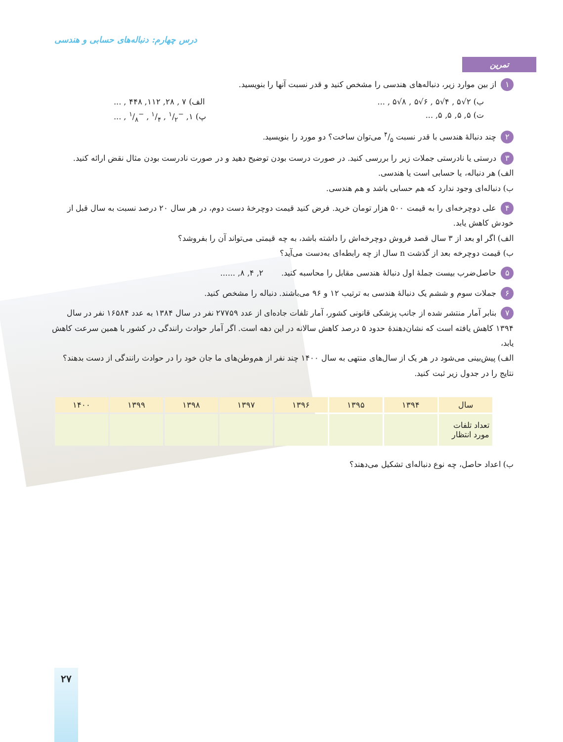درس چهارم: دنباله‌های حسابی و هندسی
تمرین
۱ از بین موارد زیر، دنباله‌های هندسی را مشخص کنید و قدر نسبت آنها را بنویسید.
ب) ۲√۵ , ۴√۵ , ۶√۵ , ۸√۵ , ... الف) ۷ , ۲۸, ۱۱۲, ۴۴۸ , ...
ت) ۵, ۵, ۵, ۵, ... پ) ۱, −۱/۲ , ۱/۴ , −۱/۸ , ...
۲ چند دنبالهٔ هندسی با قدر نسبت ۴/۵ می‌توان ساخت؟ دو مورد را بنویسید.
۳ درستی یا نادرستی جملات زیر را بررسی کنید. در صورت درست بودن توضیح دهید و در صورت نادرست بودن مثال نقض ارائه کنید.
الف) هر دنباله، یا حسابی است یا هندسی.
ب) دنباله‌ای وجود ندارد که هم حسابی باشد و هم هندسی.
۴ علی دوچرخه‌ای را به قیمت ۵۰۰ هزار تومان خرید. فرض کنید قیمت دوچرخهٔ دست دوم، در هر سال ۲۰ درصد نسبت به سال قبل از خودش کاهش یابد.
الف) اگر او بعد از ۳ سال قصد فروش دوچرخه‌اش را داشته باشد، به چه قیمتی می‌تواند آن را بفروشد؟
ب) قیمت دوچرخه بعد از گذشت n سال از چه رابطه‌ای به‌دست می‌آید؟
۵ حاصل‌ضرب بیست جملهٔ اول دنبالهٔ هندسی مقابل را محاسبه کنید. ۲, ۴, ۸, ......
۶ جملات سوم و ششم یک دنبالهٔ هندسی به ترتیب ۱۲ و ۹۶ می‌باشند. دنباله را مشخص کنید.
۷ بنابر آمار منتشر شده از جانب پزشکی قانونی کشور، آمار تلفات جاده‌ای از عدد ۲۷۷۵۹ نفر در سال ۱۳۸۴ به عدد ۱۶۵۸۴ نفر در سال ۱۳۹۴ کاهش یافته است که نشان‌دهندهٔ حدود ۵ درصد کاهش سالانه در این دهه است. اگر آمار حوادث رانندگی در کشور با همین سرعت کاهش یابد،
الف) پیش‌بینی می‌شود در هر یک از سال‌های منتهی به سال ۱۴۰۰ چند نفر از هم‌وطن‌های ما جان خود را در حوادث رانندگی از دست بدهند؟ نتایج را در جدول زیر ثبت کنید.
| سال | ۱۳۹۴ | ۱۳۹۵ | ۱۳۹۶ | ۱۳۹۷ | ۱۳۹۸ | ۱۳۹۹ | ۱۴۰۰ |
| --- | --- | --- | --- | --- | --- | --- | --- |
| تعداد تلفات مورد انتظار | | | | | | | |
ب) اعداد حاصل، چه نوع دنباله‌ای تشکیل می‌دهند؟
۲۷